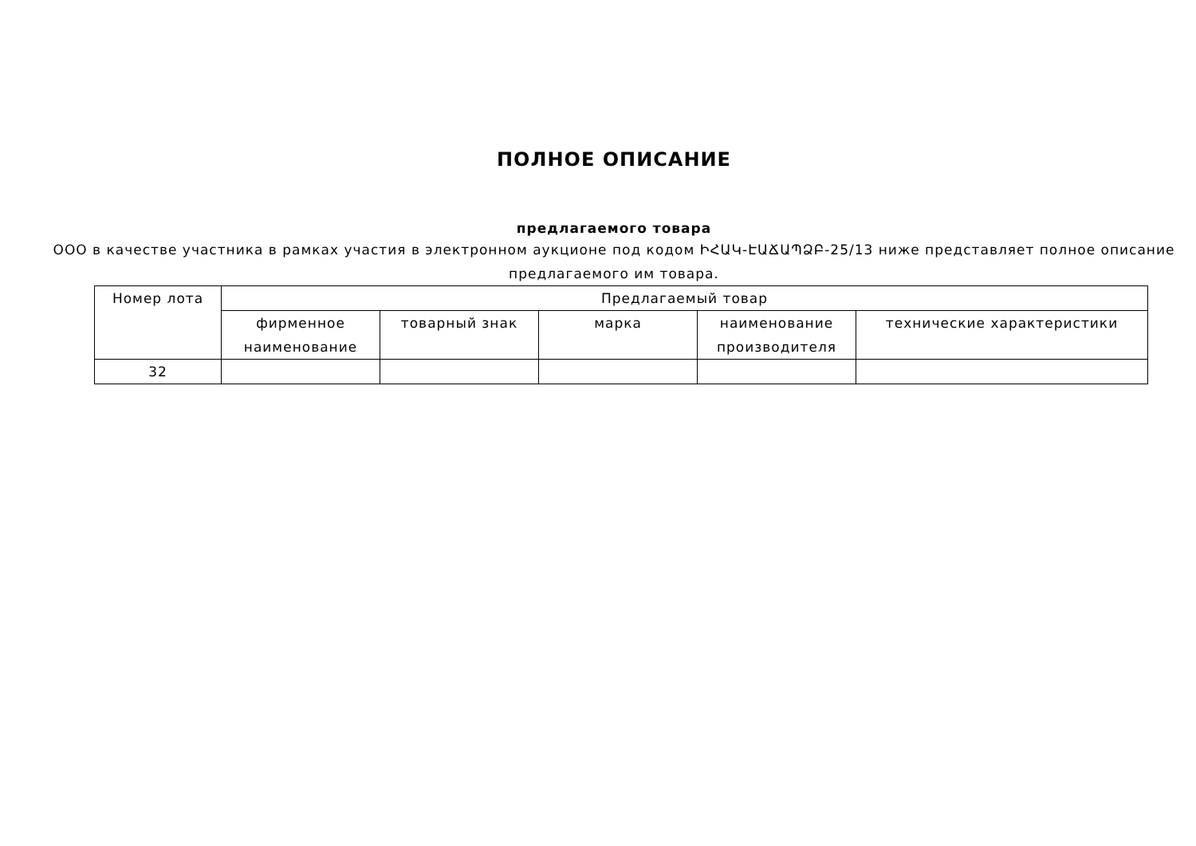ПОЛНОЕ ОПИСАНИЕ
предлагаемого товара
ООО в качестве участника в рамках участия в электронном аукционе под кодом ԻՀԱԿ-ԷԱՃԱՊՁԲ-25/13 ниже представляет полное описание предлагаемого им товара.
| Номер лота | Предлагаемый товар | | | | |
| --- | --- | --- | --- | --- | --- |
| | фирменное наименование | товарный знак | марка | наименование производителя | технические характеристики |
| 32 | | | | | |